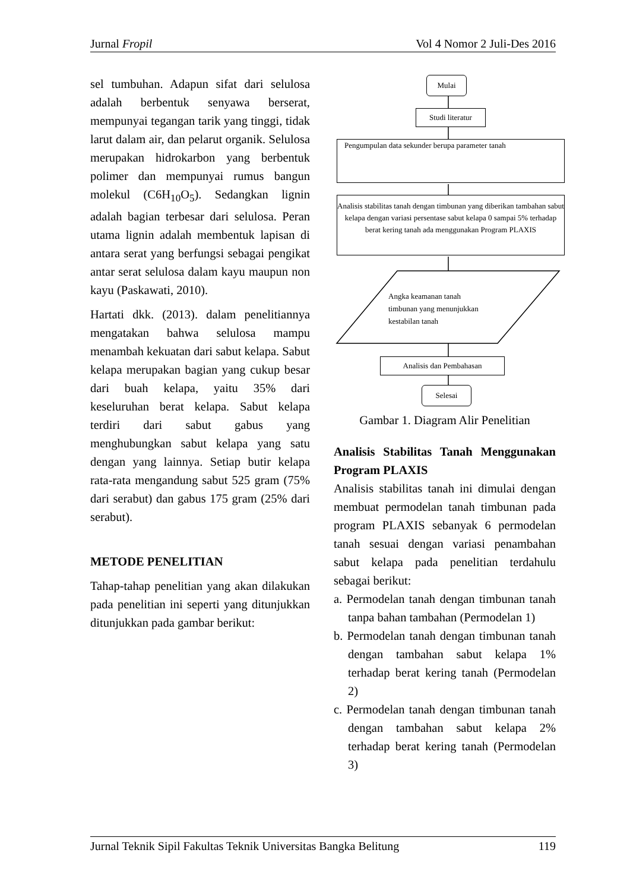Jurnal Fropil Vol 4 Nomor 2 Juli-Des 2016
sel tumbuhan. Adapun sifat dari selulosa adalah berbentuk senyawa berserat, mempunyai tegangan tarik yang tinggi, tidak larut dalam air, dan pelarut organik. Selulosa merupakan hidrokarbon yang berbentuk polimer dan mempunyai rumus bangun molekul (C6H<sub>10</sub>O<sub>5</sub>). Sedangkan lignin adalah bagian terbesar dari selulosa. Peran utama lignin adalah membentuk lapisan di antara serat yang berfungsi sebagai pengikat antar serat selulosa dalam kayu maupun non kayu (Paskawati, 2010).
Hartati dkk. (2013). dalam penelitiannya mengatakan bahwa selulosa mampu menambah kekuatan dari sabut kelapa. Sabut kelapa merupakan bagian yang cukup besar dari buah kelapa, yaitu 35% dari keseluruhan berat kelapa. Sabut kelapa terdiri dari sabut gabus yang menghubungkan sabut kelapa yang satu dengan yang lainnya. Setiap butir kelapa rata-rata mengandung sabut 525 gram (75% dari serabut) dan gabus 175 gram (25% dari serabut).
METODE PENELITIAN
Tahap-tahap penelitian yang akan dilakukan pada penelitian ini seperti yang ditunjukkan ditunjukkan pada gambar berikut:
Mulai
Studi literatur
Pengumpulan data sekunder berupa parameter tanah
Analisis stabilitas tanah dengan timbunan yang diberikan tambahan sabut kelapa dengan variasi persentase sabut kelapa 0 sampai 5% terhadap berat kering tanah ada menggunakan Program PLAXIS
Angka keamanan tanah
timbunan yang menunjukkan
kestabilan tanah
Analisis dan Pembahasan
Selesai
Gambar 1. Diagram Alir Penelitian
Analisis Stabilitas Tanah Menggunakan Program PLAXIS
Analisis stabilitas tanah ini dimulai dengan membuat permodelan tanah timbunan pada program PLAXIS sebanyak 6 permodelan tanah sesuai dengan variasi penambahan sabut kelapa pada penelitian terdahulu sebagai berikut:
a. Permodelan tanah dengan timbunan tanah tanpa bahan tambahan (Permodelan 1)
b. Permodelan tanah dengan timbunan tanah dengan tambahan sabut kelapa 1% terhadap berat kering tanah (Permodelan 2)
c. Permodelan tanah dengan timbunan tanah dengan tambahan sabut kelapa 2% terhadap berat kering tanah (Permodelan 3)
Jurnal Teknik Sipil Fakultas Teknik Universitas Bangka Belitung 119